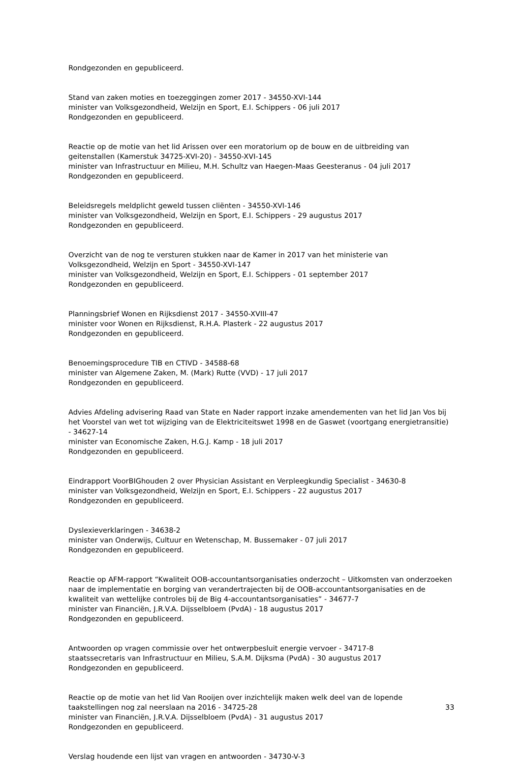Rondgezonden en gepubliceerd.
Stand van zaken moties en toezeggingen zomer 2017 - 34550-XVI-144
minister van Volksgezondheid, Welzijn en Sport, E.I. Schippers - 06 juli 2017
Rondgezonden en gepubliceerd.
Reactie op de motie van het lid Arissen over een moratorium op de bouw en de uitbreiding van geitenstallen (Kamerstuk 34725-XVI-20) - 34550-XVI-145
minister van Infrastructuur en Milieu, M.H. Schultz van Haegen-Maas Geesteranus - 04 juli 2017
Rondgezonden en gepubliceerd.
Beleidsregels meldplicht geweld tussen cliënten - 34550-XVI-146
minister van Volksgezondheid, Welzijn en Sport, E.I. Schippers - 29 augustus 2017
Rondgezonden en gepubliceerd.
Overzicht van de nog te versturen stukken naar de Kamer in 2017 van het ministerie van Volksgezondheid, Welzijn en Sport - 34550-XVI-147
minister van Volksgezondheid, Welzijn en Sport, E.I. Schippers - 01 september 2017
Rondgezonden en gepubliceerd.
Planningsbrief Wonen en Rijksdienst 2017 - 34550-XVIII-47
minister voor Wonen en Rijksdienst, R.H.A. Plasterk - 22 augustus 2017
Rondgezonden en gepubliceerd.
Benoemingsprocedure TIB en CTIVD - 34588-68
minister van Algemene Zaken, M. (Mark) Rutte (VVD) - 17 juli 2017
Rondgezonden en gepubliceerd.
Advies Afdeling advisering Raad van State en Nader rapport inzake amendementen van het lid Jan Vos bij het Voorstel van wet tot wijziging van de Elektriciteitswet 1998 en de Gaswet (voortgang energietransitie) - 34627-14
minister van Economische Zaken, H.G.J. Kamp - 18 juli 2017
Rondgezonden en gepubliceerd.
Eindrapport VoorBIGhouden 2 over Physician Assistant en Verpleegkundig Specialist - 34630-8
minister van Volksgezondheid, Welzijn en Sport, E.I. Schippers - 22 augustus 2017
Rondgezonden en gepubliceerd.
Dyslexieverklaringen - 34638-2
minister van Onderwijs, Cultuur en Wetenschap, M. Bussemaker - 07 juli 2017
Rondgezonden en gepubliceerd.
Reactie op AFM-rapport “Kwaliteit OOB-accountantsorganisaties onderzocht – Uitkomsten van onderzoeken naar de implementatie en borging van verandertrajecten bij de OOB-accountantsorganisaties en de kwaliteit van wettelijke controles bij de Big 4-accountantsorganisaties” - 34677-7
minister van Financiën, J.R.V.A. Dijsselbloem (PvdA) - 18 augustus 2017
Rondgezonden en gepubliceerd.
Antwoorden op vragen commissie over het ontwerpbesluit energie vervoer - 34717-8
staatssecretaris van Infrastructuur en Milieu, S.A.M. Dijksma (PvdA) - 30 augustus 2017
Rondgezonden en gepubliceerd.
Reactie op de motie van het lid Van Rooijen over inzichtelijk maken welk deel van de lopende taakstellingen nog zal neerslaan na 2016 - 34725-28
minister van Financiën, J.R.V.A. Dijsselbloem (PvdA) - 31 augustus 2017
Rondgezonden en gepubliceerd.
Verslag houdende een lijst van vragen en antwoorden - 34730-V-3
33